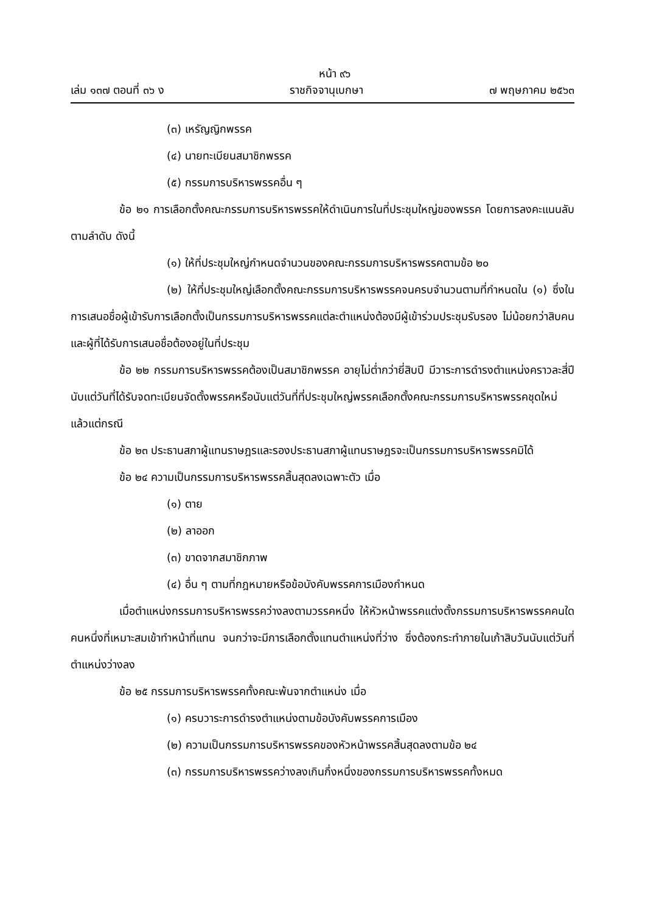หน้า ๙๖
เล่ม ๑๓๗ ตอนที่ ๓๖ ง ราชกิจจานุเบกษา ๗ พฤษภาคม ๒๕๖๓
(๓) เหรัญญิกพรรค
(๔) นายทะเบียนสมาชิกพรรค
(๕) กรรมการบริหารพรรคอื่น ๆ
ข้อ ๒๑ การเลือกตั้งคณะกรรมการบริหารพรรคให้ดำเนินการในที่ประชุมใหญ่ของพรรค โดยการลงคะแนนลับตามลำดับ ดังนี้
(๑) ให้ที่ประชุมใหญ่กำหนดจำนวนของคณะกรรมการบริหารพรรคตามข้อ ๒๐
(๒) ให้ที่ประชุมใหญ่เลือกตั้งคณะกรรมการบริหารพรรคจนครบจำนวนตามที่กำหนดใน (๑) ซึ่งในการเสนอชื่อผู้เข้ารับการเลือกตั้งเป็นกรรมการบริหารพรรคแต่ละตำแหน่งต้องมีผู้เข้าร่วมประชุมรับรอง ไม่น้อยกว่าสิบคน และผู้ที่ได้รับการเสนอชื่อต้องอยู่ในที่ประชุม
ข้อ ๒๒ กรรมการบริหารพรรคต้องเป็นสมาชิกพรรค อายุไม่ต่ำกว่ายี่สิบปี มีวาระการดำรงตำแหน่งคราวละสี่ปี นับแต่วันที่ได้รับจดทะเบียนจัดตั้งพรรคหรือนับแต่วันที่ที่ประชุมใหญ่พรรคเลือกตั้งคณะกรรมการบริหารพรรคชุดใหม่ แล้วแต่กรณี
ข้อ ๒๓ ประธานสภาผู้แทนราษฎรและรองประธานสภาผู้แทนราษฎรจะเป็นกรรมการบริหารพรรคมิได้
ข้อ ๒๔ ความเป็นกรรมการบริหารพรรคสิ้นสุดลงเฉพาะตัว เมื่อ
(๑) ตาย
(๒) ลาออก
(๓) ขาดจากสมาชิกภาพ
(๔) อื่น ๆ ตามที่กฎหมายหรือข้อบังคับพรรคการเมืองกำหนด
เมื่อตำแหน่งกรรมการบริหารพรรคว่างลงตามวรรคหนึ่ง ให้หัวหน้าพรรคแต่งตั้งกรรมการบริหารพรรคคนใดคนหนึ่งที่เหมาะสมเข้าทำหน้าที่แทน จนกว่าจะมีการเลือกตั้งแทนตำแหน่งที่ว่าง ซึ่งต้องกระทำภายในเก้าสิบวันนับแต่วันที่ตำแหน่งว่างลง
ข้อ ๒๕ กรรมการบริหารพรรคทั้งคณะพ้นจากตำแหน่ง เมื่อ
(๑) ครบวาระการดำรงตำแหน่งตามข้อบังคับพรรคการเมือง
(๒) ความเป็นกรรมการบริหารพรรคของหัวหน้าพรรคสิ้นสุดลงตามข้อ ๒๔
(๓) กรรมการบริหารพรรคว่างลงเกินกึ่งหนึ่งของกรรมการบริหารพรรคทั้งหมด